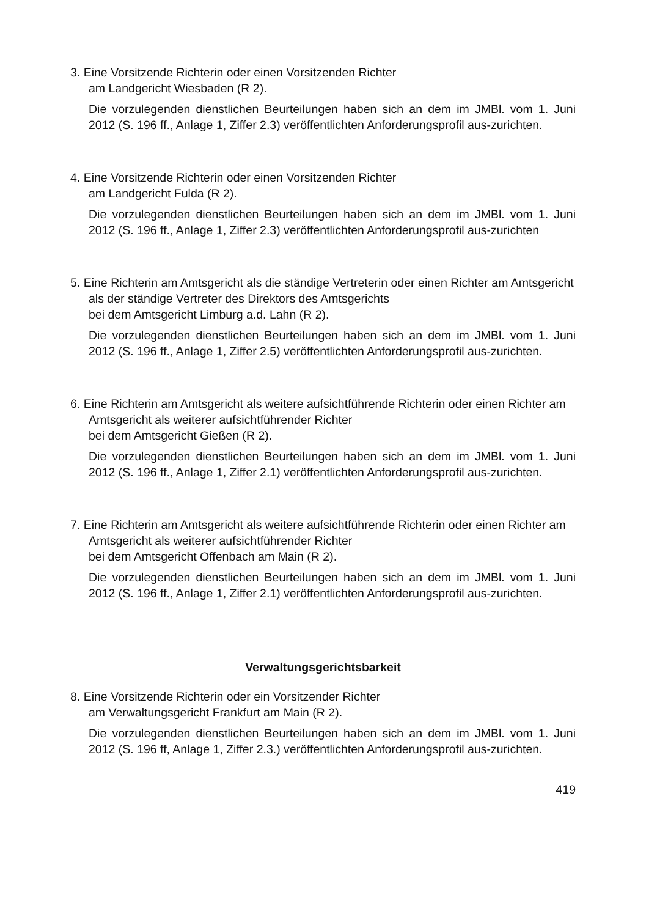3. Eine Vorsitzende Richterin oder einen Vorsitzenden Richter
am Landgericht Wiesbaden (R 2).
Die vorzulegenden dienstlichen Beurteilungen haben sich an dem im JMBl. vom 1. Juni 2012 (S. 196 ff., Anlage 1, Ziffer 2.3) veröffentlichten Anforderungsprofil aus-zurichten.
4. Eine Vorsitzende Richterin oder einen Vorsitzenden Richter
am Landgericht Fulda (R 2).
Die vorzulegenden dienstlichen Beurteilungen haben sich an dem im JMBl. vom 1. Juni 2012 (S. 196 ff., Anlage 1, Ziffer 2.3) veröffentlichten Anforderungsprofil aus-zurichten
5. Eine Richterin am Amtsgericht als die ständige Vertreterin oder einen Richter am Amtsgericht als der ständige Vertreter des Direktors des Amtsgerichts
bei dem Amtsgericht Limburg a.d. Lahn (R 2).
Die vorzulegenden dienstlichen Beurteilungen haben sich an dem im JMBl. vom 1. Juni 2012 (S. 196 ff., Anlage 1, Ziffer 2.5) veröffentlichten Anforderungsprofil aus-zurichten.
6. Eine Richterin am Amtsgericht als weitere aufsichtführende Richterin oder einen Richter am Amtsgericht als weiterer aufsichtführender Richter
bei dem Amtsgericht Gießen (R 2).
Die vorzulegenden dienstlichen Beurteilungen haben sich an dem im JMBl. vom 1. Juni 2012 (S. 196 ff., Anlage 1, Ziffer 2.1) veröffentlichten Anforderungsprofil aus-zurichten.
7. Eine Richterin am Amtsgericht als weitere aufsichtführende Richterin oder einen Richter am Amtsgericht als weiterer aufsichtführender Richter
bei dem Amtsgericht Offenbach am Main (R 2).
Die vorzulegenden dienstlichen Beurteilungen haben sich an dem im JMBl. vom 1. Juni 2012 (S. 196 ff., Anlage 1, Ziffer 2.1) veröffentlichten Anforderungsprofil aus-zurichten.
Verwaltungsgerichtsbarkeit
8. Eine Vorsitzende Richterin oder ein Vorsitzender Richter
am Verwaltungsgericht Frankfurt am Main (R 2).
Die vorzulegenden dienstlichen Beurteilungen haben sich an dem im JMBl. vom 1. Juni 2012 (S. 196 ff, Anlage 1, Ziffer 2.3.) veröffentlichten Anforderungsprofil aus-zurichten.
419